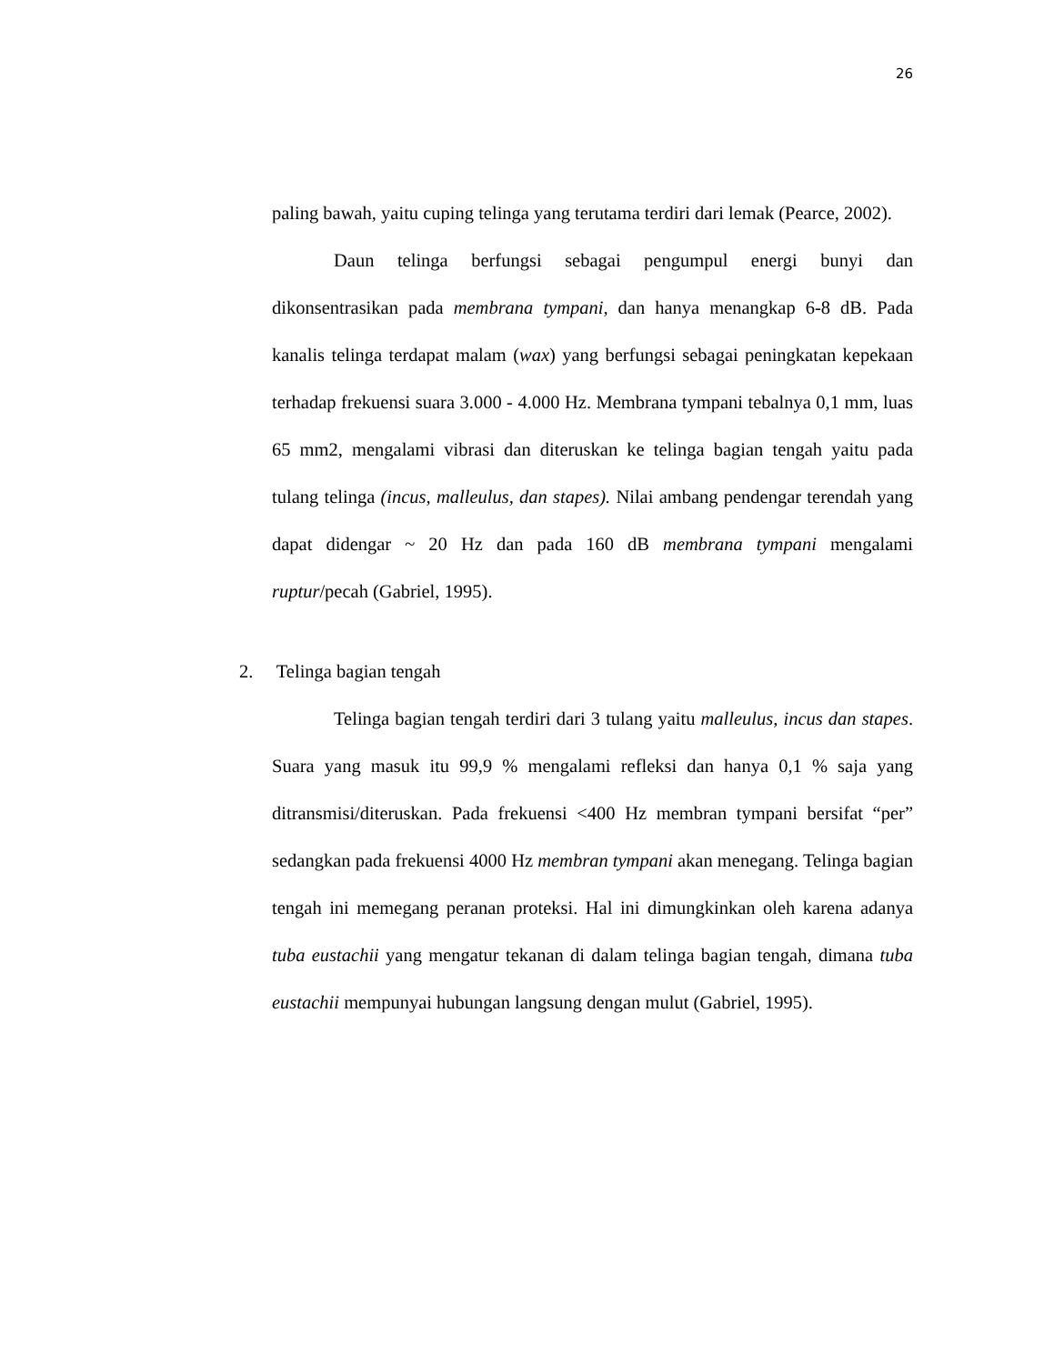26
paling bawah, yaitu cuping telinga yang terutama terdiri dari lemak (Pearce, 2002).
Daun telinga berfungsi sebagai pengumpul energi bunyi dan dikonsentrasikan pada membrana tympani, dan hanya menangkap 6-8 dB. Pada kanalis telinga terdapat malam (wax) yang berfungsi sebagai peningkatan kepekaan terhadap frekuensi suara 3.000 - 4.000 Hz. Membrana tympani tebalnya 0,1 mm, luas 65 mm2, mengalami vibrasi dan diteruskan ke telinga bagian tengah yaitu pada tulang telinga (incus, malleulus, dan stapes). Nilai ambang pendengar terendah yang dapat didengar ~ 20 Hz dan pada 160 dB membrana tympani mengalami ruptur/pecah (Gabriel, 1995).
2. Telinga bagian tengah
Telinga bagian tengah terdiri dari 3 tulang yaitu malleulus, incus dan stapes. Suara yang masuk itu 99,9 % mengalami refleksi dan hanya 0,1 % saja yang ditransmisi/diteruskan. Pada frekuensi <400 Hz membran tympani bersifat “per” sedangkan pada frekuensi 4000 Hz membran tympani akan menegang. Telinga bagian tengah ini memegang peranan proteksi. Hal ini dimungkinkan oleh karena adanya tuba eustachii yang mengatur tekanan di dalam telinga bagian tengah, dimana tuba eustachii mempunyai hubungan langsung dengan mulut (Gabriel, 1995).